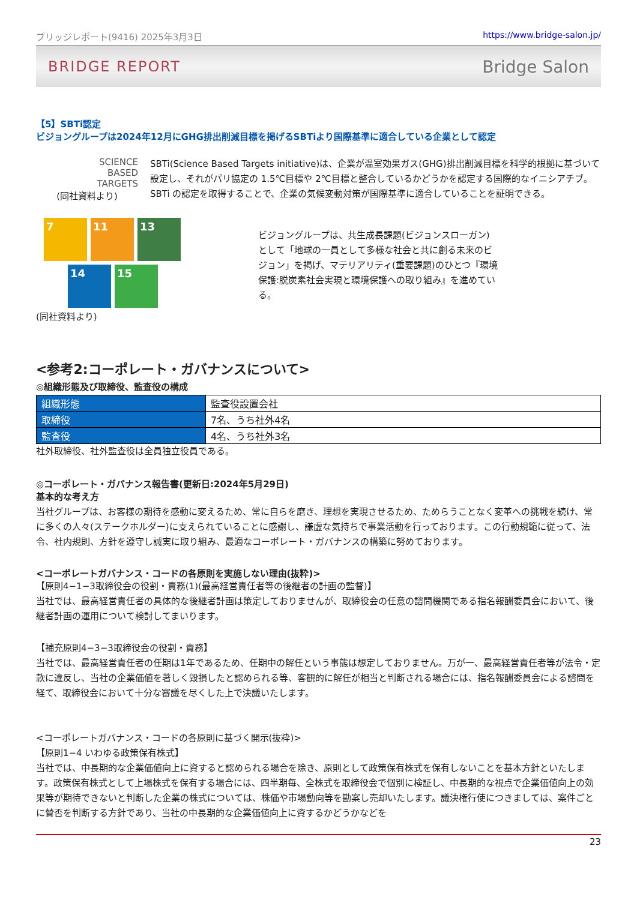ブリッジレポート(9416) 2025年3月3日 https://www.bridge-salon.jp/
BRIDGE REPORT Bridge Salon
【5】SBTi認定
ビジョングループは2024年12月にGHG排出削減目標を掲げるSBTiより国際基準に適合している企業として認定
SCIENCE
BASED
TARGETS
(同社資料より)
SBTi(Science Based Targets initiative)は、企業が温室効果ガス(GHG)排出削減目標を科学的根拠に基づいて設定し、それがパリ協定の 1.5℃目標や 2℃目標と整合しているかどうかを認定する国際的なイニシアチブ。SBTi の認定を取得することで、企業の気候変動対策が国際基準に適合していることを証明できる。
7 11 13
14 15
(同社資料より)
ビジョングループは、共生成長課題(ビジョンスローガン)として「地球の一員として多様な社会と共に創る未来のビジョン」を掲げ、マテリアリティ(重要課題)のひとつ『環境保護:脱炭素社会実現と環境保護への取り組み』を進めている。
<参考2:コーポレート・ガバナンスについて>
◎組織形態及び取締役、監査役の構成
| 組織形態 | 監査役設置会社 |
| 取締役 | 7名、うち社外4名 |
| 監査役 | 4名、うち社外3名 |
社外取締役、社外監査役は全員独立役員である。
◎コーポレート・ガバナンス報告書(更新日:2024年5月29日)
基本的な考え方
当社グループは、お客様の期待を感動に変えるため、常に自らを磨き、理想を実現させるため、ためらうことなく変革への挑戦を続け、常に多くの人々(ステークホルダー)に支えられていることに感謝し、謙虚な気持ちで事業活動を行っております。この行動規範に従って、法令、社内規則、方針を遵守し誠実に取り組み、最適なコーポレート・ガバナンスの構築に努めております。
<コーポレートガバナンス・コードの各原則を実施しない理由(抜粋)>
【原則4−1−3取締役会の役割・責務(1)(最高経営責任者等の後継者の計画の監督)】
当社では、最高経営責任者の具体的な後継者計画は策定しておりませんが、取締役会の任意の諮問機関である指名報酬委員会において、後継者計画の運用について検討してまいります。
【補充原則4−3−3取締役会の役割・責務】
当社では、最高経営責任者の任期は1年であるため、任期中の解任という事態は想定しておりません。万が一、最高経営責任者等が法令・定款に違反し、当社の企業価値を著しく毀損したと認められる等、客観的に解任が相当と判断される場合には、指名報酬委員会による諮問を経て、取締役会において十分な審議を尽くした上で決議いたします。
<コーポレートガバナンス・コードの各原則に基づく開示(抜粋)>
【原則1−4 いわゆる政策保有株式】
当社では、中長期的な企業価値向上に資すると認められる場合を除き、原則として政策保有株式を保有しないことを基本方針といたします。政策保有株式として上場株式を保有する場合には、四半期毎、全株式を取締役会で個別に検証し、中長期的な視点で企業価値向上の効果等が期待できないと判断した企業の株式については、株価や市場動向等を勘案し売却いたします。議決権行使につきましては、案件ごとに賛否を判断する方針であり、当社の中長期的な企業価値向上に資するかどうかなどを
23